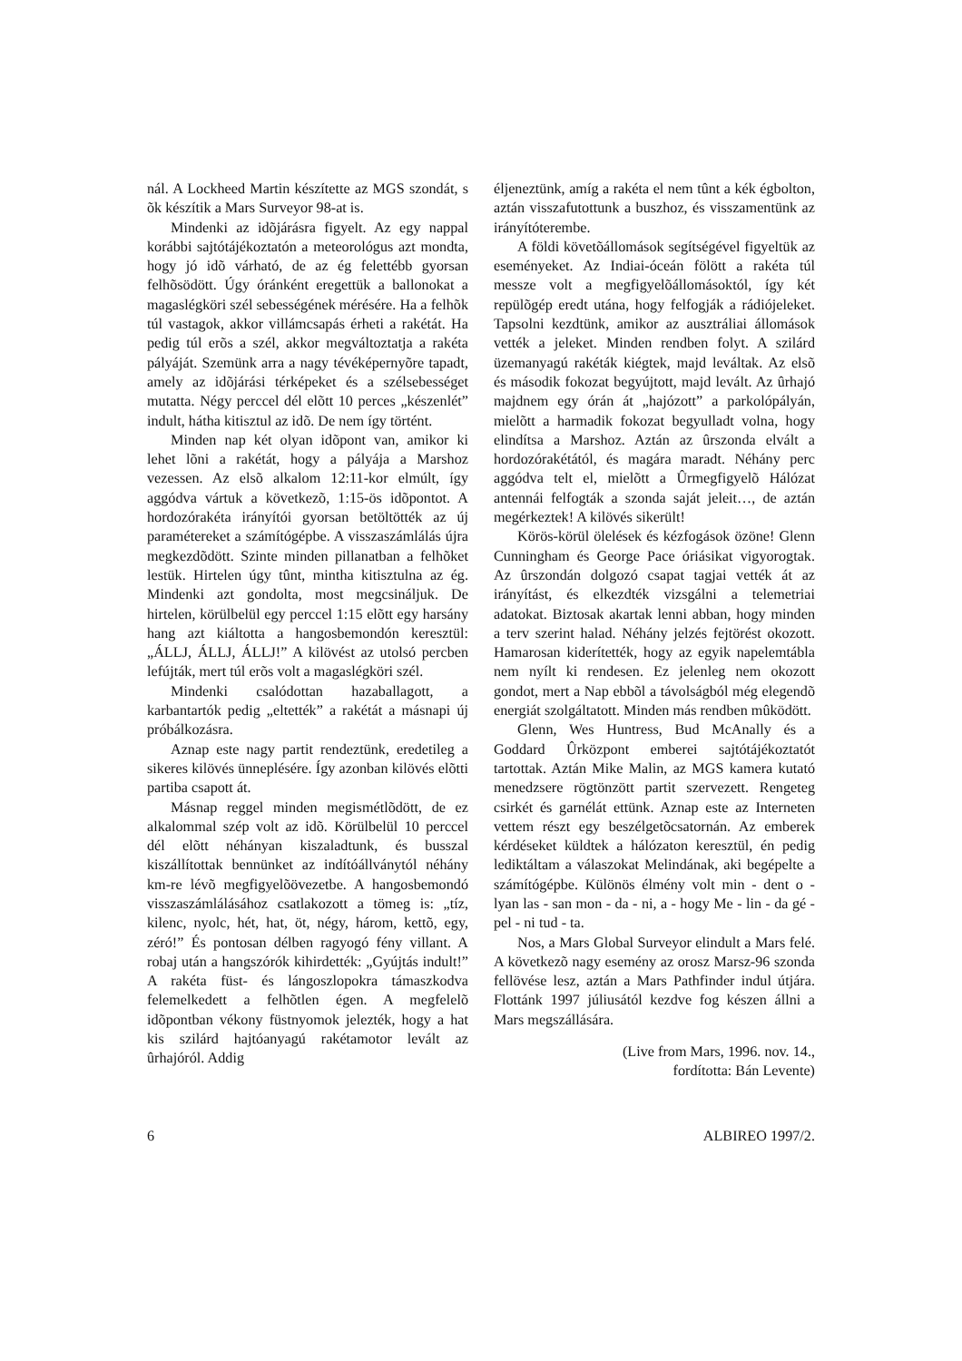nál. A Lockheed Martin készítette az MGS szondát, s õk készítik a Mars Surveyor 98-at is.
Mindenki az idõjárásra figyelt. Az egy nappal korábbi sajtótájékoztatón a meteorológus azt mondta, hogy jó idõ várható, de az ég felettébb gyorsan felhõsödött. Úgy óránként eregettük a ballonokat a magaslégköri szél sebességének mérésére. Ha a felhõk túl vastagok, akkor villámcsapás érheti a rakétát. Ha pedig túl erõs a szél, akkor megváltoztatja a rakéta pályáját. Szemünk arra a nagy tévéképernyõre tapadt, amely az idõjárási térképeket és a szélsebességet mutatta. Négy perccel dél elõtt 10 perces „készenlét” indult, hátha kitisztul az idõ. De nem így történt.
Minden nap két olyan idõpont van, amikor ki lehet lõni a rakétát, hogy a pályája a Marshoz vezessen. Az elsõ alkalom 12:11-kor elmúlt, így aggódva vártuk a következõ, 1:15-ös idõpontot. A hordozórakéta irányítói gyorsan betöltötték az új paramétereket a számítógépbe. A visszaszámlálás újra megkezdõdött. Szinte minden pillanatban a felhõket lestük. Hirtelen úgy tûnt, mintha kitisztulna az ég. Mindenki azt gondolta, most megcsináljuk. De hirtelen, körülbelül egy perccel 1:15 elõtt egy harsány hang azt kiáltotta a hangosbemondón keresztül: „ÁLLJ, ÁLLJ, ÁLLJ!” A kilövést az utolsó percben lefújták, mert túl erõs volt a magaslégköri szél.
Mindenki csalódottan hazaballagott, a karbantartók pedig „eltették” a rakétát a másnapi új próbálkozásra.
Aznap este nagy partit rendeztünk, eredetileg a sikeres kilövés ünneplésére. Így azonban kilövés elõtti partiba csapott át.
Másnap reggel minden megismétlõdött, de ez alkalommal szép volt az idõ. Körülbelül 10 perccel dél elõtt néhányan kiszaladtunk, és busszal kiszállítottak bennünket az indítóállványtól néhány km-re lévõ megfigyelõövezetbe. A hangosbemondó visszaszámlálásához csatlakozott a tömeg is: „tíz, kilenc, nyolc, hét, hat, öt, négy, három, kettõ, egy, zéró!” És pontosan délben ragyogó fény villant. A robaj után a hangszórók kihirdették: „Gyújtás indult!” A rakéta füst- és lángoszlopokra támaszkodva felemelkedett a felhõtlen égen. A megfelelõ idõpontban vékony füstnyomok jelezték, hogy a hat kis szilárd hajtóanyagú rakétamotor levált az ûrhajóról. Addig
éljeneztünk, amíg a rakéta el nem tûnt a kék égbolton, aztán visszafutottunk a buszhoz, és visszamentünk az irányítóterembe.
A földi követõállomások segítségével figyeltük az eseményeket. Az Indiai-óceán fölött a rakéta túl messze volt a megfigyelõállomásoktól, így két repülõgép eredt utána, hogy felfogják a rádiójeleket. Tapsolni kezdtünk, amikor az ausztráliai állomások vették a jeleket. Minden rendben folyt. A szilárd üzemanyagú rakéták kiégtek, majd leváltak. Az elsõ és második fokozat begyújtott, majd levált. Az ûrhajó majdnem egy órán át „hajózott” a parkolópályán, mielõtt a harmadik fokozat begyulladt volna, hogy elindítsa a Marshoz. Aztán az ûrszonda elvált a hordozórakétától, és magára maradt. Néhány perc aggódva telt el, mielõtt a Ûrmegfigyelõ Hálózat antennái felfogták a szonda saját jeleit…, de aztán megérkeztek! A kilövés sikerült!
Körös-körül ölelések és kézfogások özöne! Glenn Cunningham és George Pace óriásikat vigyorogtak. Az ûrszondán dolgozó csapat tagjai vették át az irányítást, és elkezdték vizsgálni a telemetriai adatokat. Biztosak akartak lenni abban, hogy minden a terv szerint halad. Néhány jelzés fejtörést okozott. Hamarosan kiderítették, hogy az egyik napelemtábla nem nyílt ki rendesen. Ez jelenleg nem okozott gondot, mert a Nap ebbõl a távolságból még elegendõ energiát szolgáltatott. Minden más rendben mûködött.
Glenn, Wes Huntress, Bud McAnally és a Goddard Ûrközpont emberei sajtótájékoztatót tartottak. Aztán Mike Malin, az MGS kamera kutató menedzsere rögtönzött partit szervezett. Rengeteg csirkét és garnélát ettünk. Aznap este az Interneten vettem részt egy beszélgetõcsatornán. Az emberek kérdéseket küldtek a hálózaton keresztül, én pedig lediktáltam a válaszokat Melindának, aki begépelte a számítógépbe. Különös élmény volt min - dent o - lyan las - san mon - da - ni, a - hogy Me - lin - da gé - pel - ni tud - ta.
Nos, a Mars Global Surveyor elindult a Mars felé. A következõ nagy esemény az orosz Marsz-96 szonda fellövése lesz, aztán a Mars Pathfinder indul útjára. Flottánk 1997 júliusától kezdve fog készen állni a Mars megszállására.
(Live from Mars, 1996. nov. 14.,
fordította: Bán Levente)
6 ALBIREO 1997/2.